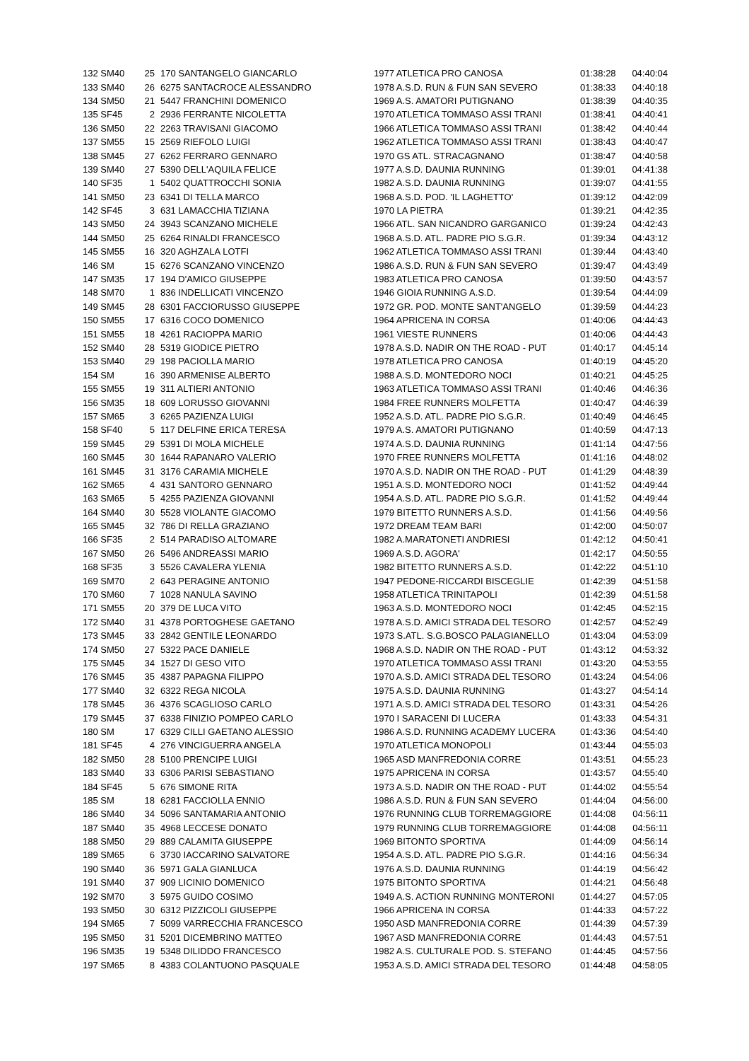| 132 SM40 | 25 | 170 SANTANGELO GIANCARLO | 1977 ATLETICA PRO CANOSA | 01:38:28 | 04:40:04 |
| 133 SM40 | 26 | 6275 SANTACROCE ALESSANDRO | 1978 A.S.D. RUN & FUN SAN SEVERO | 01:38:33 | 04:40:18 |
| 134 SM50 | 21 | 5447 FRANCHINI DOMENICO | 1969 A.S. AMATORI PUTIGNANO | 01:38:39 | 04:40:35 |
| 135 SF45 | 2 | 2936 FERRANTE NICOLETTA | 1970 ATLETICA TOMMASO ASSI TRANI | 01:38:41 | 04:40:41 |
| 136 SM50 | 22 | 2263 TRAVISANI GIACOMO | 1966 ATLETICA TOMMASO ASSI TRANI | 01:38:42 | 04:40:44 |
| 137 SM55 | 15 | 2569 RIEFOLO LUIGI | 1962 ATLETICA TOMMASO ASSI TRANI | 01:38:43 | 04:40:47 |
| 138 SM45 | 27 | 6262 FERRARO GENNARO | 1970 GS ATL. STRACAGNANO | 01:38:47 | 04:40:58 |
| 139 SM40 | 27 | 5390 DELL'AQUILA FELICE | 1977 A.S.D. DAUNIA RUNNING | 01:39:01 | 04:41:38 |
| 140 SF35 | 1 | 5402 QUATTROCCHI SONIA | 1982 A.S.D. DAUNIA RUNNING | 01:39:07 | 04:41:55 |
| 141 SM50 | 23 | 6341 DI TELLA MARCO | 1968 A.S.D. POD. 'IL LAGHETTO' | 01:39:12 | 04:42:09 |
| 142 SF45 | 3 | 631 LAMACCHIA TIZIANA | 1970 LA PIETRA | 01:39:21 | 04:42:35 |
| 143 SM50 | 24 | 3943 SCANZANO MICHELE | 1966 ATL. SAN NICANDRO GARGANICO | 01:39:24 | 04:42:43 |
| 144 SM50 | 25 | 6264 RINALDI FRANCESCO | 1968 A.S.D. ATL. PADRE PIO S.G.R. | 01:39:34 | 04:43:12 |
| 145 SM55 | 16 | 320 AGHZALA LOTFI | 1962 ATLETICA TOMMASO ASSI TRANI | 01:39:44 | 04:43:40 |
| 146 SM | 15 | 6276 SCANZANO VINCENZO | 1986 A.S.D. RUN & FUN SAN SEVERO | 01:39:47 | 04:43:49 |
| 147 SM35 | 17 | 194 D'AMICO GIUSEPPE | 1983 ATLETICA PRO CANOSA | 01:39:50 | 04:43:57 |
| 148 SM70 | 1 | 836 INDELLICATI VINCENZO | 1946 GIOIA RUNNING A.S.D. | 01:39:54 | 04:44:09 |
| 149 SM45 | 28 | 6301 FACCIORUSSO GIUSEPPE | 1972 GR. POD. MONTE SANT'ANGELO | 01:39:59 | 04:44:23 |
| 150 SM55 | 17 | 6316 COCO DOMENICO | 1964 APRICENA IN CORSA | 01:40:06 | 04:44:43 |
| 151 SM55 | 18 | 4261 RACIOPPA MARIO | 1961 VIESTE RUNNERS | 01:40:06 | 04:44:43 |
| 152 SM40 | 28 | 5319 GIODICE PIETRO | 1978 A.S.D. NADIR ON THE ROAD - PUT | 01:40:17 | 04:45:14 |
| 153 SM40 | 29 | 198 PACIOLLA MARIO | 1978 ATLETICA PRO CANOSA | 01:40:19 | 04:45:20 |
| 154 SM | 16 | 390 ARMENISE ALBERTO | 1988 A.S.D. MONTEDORO NOCI | 01:40:21 | 04:45:25 |
| 155 SM55 | 19 | 311 ALTIERI ANTONIO | 1963 ATLETICA TOMMASO ASSI TRANI | 01:40:46 | 04:46:36 |
| 156 SM35 | 18 | 609 LORUSSO GIOVANNI | 1984 FREE RUNNERS MOLFETTA | 01:40:47 | 04:46:39 |
| 157 SM65 | 3 | 6265 PAZIENZA LUIGI | 1952 A.S.D. ATL. PADRE PIO S.G.R. | 01:40:49 | 04:46:45 |
| 158 SF40 | 5 | 117 DELFINE ERICA TERESA | 1979 A.S. AMATORI PUTIGNANO | 01:40:59 | 04:47:13 |
| 159 SM45 | 29 | 5391 DI MOLA MICHELE | 1974 A.S.D. DAUNIA RUNNING | 01:41:14 | 04:47:56 |
| 160 SM45 | 30 | 1644 RAPANARO VALERIO | 1970 FREE RUNNERS MOLFETTA | 01:41:16 | 04:48:02 |
| 161 SM45 | 31 | 3176 CARAMIA MICHELE | 1970 A.S.D. NADIR ON THE ROAD - PUT | 01:41:29 | 04:48:39 |
| 162 SM65 | 4 | 431 SANTORO GENNARO | 1951 A.S.D. MONTEDORO NOCI | 01:41:52 | 04:49:44 |
| 163 SM65 | 5 | 4255 PAZIENZA GIOVANNI | 1954 A.S.D. ATL. PADRE PIO S.G.R. | 01:41:52 | 04:49:44 |
| 164 SM40 | 30 | 5528 VIOLANTE GIACOMO | 1979 BITETTO RUNNERS A.S.D. | 01:41:56 | 04:49:56 |
| 165 SM45 | 32 | 786 DI RELLA GRAZIANO | 1972 DREAM TEAM BARI | 01:42:00 | 04:50:07 |
| 166 SF35 | 2 | 514 PARADISO ALTOMARE | 1982 A.MARATONETI ANDRIESI | 01:42:12 | 04:50:41 |
| 167 SM50 | 26 | 5496 ANDREASSI MARIO | 1969 A.S.D. AGORA' | 01:42:17 | 04:50:55 |
| 168 SF35 | 3 | 5526 CAVALERA YLENIA | 1982 BITETTO RUNNERS A.S.D. | 01:42:22 | 04:51:10 |
| 169 SM70 | 2 | 643 PERAGINE ANTONIO | 1947 PEDONE-RICCARDI BISCEGLIE | 01:42:39 | 04:51:58 |
| 170 SM60 | 7 | 1028 NANULA SAVINO | 1958 ATLETICA TRINITAPOLI | 01:42:39 | 04:51:58 |
| 171 SM55 | 20 | 379 DE LUCA VITO | 1963 A.S.D. MONTEDORO NOCI | 01:42:45 | 04:52:15 |
| 172 SM40 | 31 | 4378 PORTOGHESE GAETANO | 1978 A.S.D. AMICI STRADA DEL TESORO | 01:42:57 | 04:52:49 |
| 173 SM45 | 33 | 2842 GENTILE LEONARDO | 1973 S.ATL. S.G.BOSCO PALAGIANELLO | 01:43:04 | 04:53:09 |
| 174 SM50 | 27 | 5322 PACE DANIELE | 1968 A.S.D. NADIR ON THE ROAD - PUT | 01:43:12 | 04:53:32 |
| 175 SM45 | 34 | 1527 DI GESO VITO | 1970 ATLETICA TOMMASO ASSI TRANI | 01:43:20 | 04:53:55 |
| 176 SM45 | 35 | 4387 PAPAGNA FILIPPO | 1970 A.S.D. AMICI STRADA DEL TESORO | 01:43:24 | 04:54:06 |
| 177 SM40 | 32 | 6322 REGA NICOLA | 1975 A.S.D. DAUNIA RUNNING | 01:43:27 | 04:54:14 |
| 178 SM45 | 36 | 4376 SCAGLIOSO CARLO | 1971 A.S.D. AMICI STRADA DEL TESORO | 01:43:31 | 04:54:26 |
| 179 SM45 | 37 | 6338 FINIZIO POMPEO CARLO | 1970 I SARACENI DI LUCERA | 01:43:33 | 04:54:31 |
| 180 SM | 17 | 6329 CILLI GAETANO ALESSIO | 1986 A.S.D. RUNNING ACADEMY LUCERA | 01:43:36 | 04:54:40 |
| 181 SF45 | 4 | 276 VINCIGUERRA ANGELA | 1970 ATLETICA MONOPOLI | 01:43:44 | 04:55:03 |
| 182 SM50 | 28 | 5100 PRENCIPE LUIGI | 1965 ASD MANFREDONIA CORRE | 01:43:51 | 04:55:23 |
| 183 SM40 | 33 | 6306 PARISI SEBASTIANO | 1975 APRICENA IN CORSA | 01:43:57 | 04:55:40 |
| 184 SF45 | 5 | 676 SIMONE RITA | 1973 A.S.D. NADIR ON THE ROAD - PUT | 01:44:02 | 04:55:54 |
| 185 SM | 18 | 6281 FACCIOLLA ENNIO | 1986 A.S.D. RUN & FUN SAN SEVERO | 01:44:04 | 04:56:00 |
| 186 SM40 | 34 | 5096 SANTAMARIA ANTONIO | 1976 RUNNING CLUB TORREMAGGIORE | 01:44:08 | 04:56:11 |
| 187 SM40 | 35 | 4968 LECCESE DONATO | 1979 RUNNING CLUB TORREMAGGIORE | 01:44:08 | 04:56:11 |
| 188 SM50 | 29 | 889 CALAMITA GIUSEPPE | 1969 BITONTO SPORTIVA | 01:44:09 | 04:56:14 |
| 189 SM65 | 6 | 3730 IACCARINO SALVATORE | 1954 A.S.D. ATL. PADRE PIO S.G.R. | 01:44:16 | 04:56:34 |
| 190 SM40 | 36 | 5971 GALA GIANLUCA | 1976 A.S.D. DAUNIA RUNNING | 01:44:19 | 04:56:42 |
| 191 SM40 | 37 | 909 LICINIO DOMENICO | 1975 BITONTO SPORTIVA | 01:44:21 | 04:56:48 |
| 192 SM70 | 3 | 5975 GUIDO COSIMO | 1949 A.S. ACTION RUNNING MONTERONI | 01:44:27 | 04:57:05 |
| 193 SM50 | 30 | 6312 PIZZICOLI GIUSEPPE | 1966 APRICENA IN CORSA | 01:44:33 | 04:57:22 |
| 194 SM65 | 7 | 5099 VARRECCHIA FRANCESCO | 1950 ASD MANFREDONIA CORRE | 01:44:39 | 04:57:39 |
| 195 SM50 | 31 | 5201 DICEMBRINO MATTEO | 1967 ASD MANFREDONIA CORRE | 01:44:43 | 04:57:51 |
| 196 SM35 | 19 | 5348 DILIDDO FRANCESCO | 1982 A.S. CULTURALE POD. S. STEFANO | 01:44:45 | 04:57:56 |
| 197 SM65 | 8 | 4383 COLANTUONO PASQUALE | 1953 A.S.D. AMICI STRADA DEL TESORO | 01:44:48 | 04:58:05 |